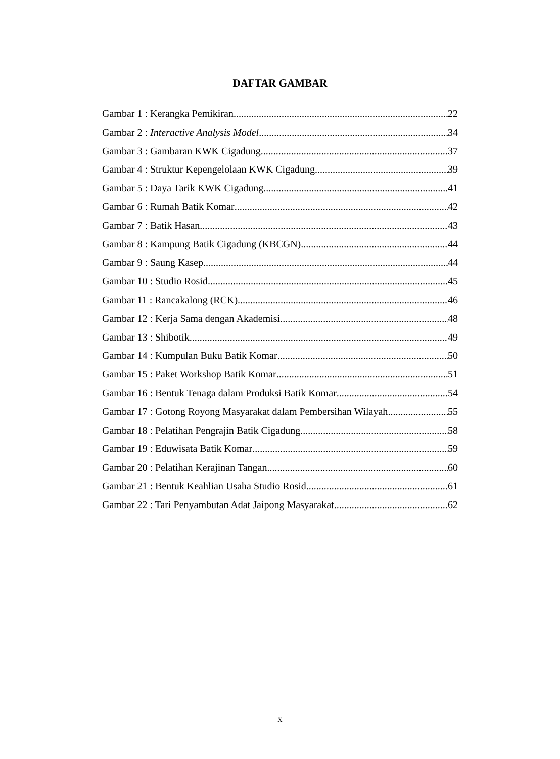DAFTAR GAMBAR
Gambar 1 : Kerangka Pemikiran 22
Gambar 2 : Interactive Analysis Model 34
Gambar 3 : Gambaran KWK Cigadung 37
Gambar 4 : Struktur Kepengelolaan KWK Cigadung 39
Gambar 5 : Daya Tarik KWK Cigadung 41
Gambar 6 : Rumah Batik Komar 42
Gambar 7 : Batik Hasan 43
Gambar 8 : Kampung Batik Cigadung (KBCGN) 44
Gambar 9 : Saung Kasep 44
Gambar 10 : Studio Rosid 45
Gambar 11 : Rancakalong (RCK) 46
Gambar 12 : Kerja Sama dengan Akademisi 48
Gambar 13 : Shibotik 49
Gambar 14 : Kumpulan Buku Batik Komar 50
Gambar 15 : Paket Workshop Batik Komar 51
Gambar 16 : Bentuk Tenaga dalam Produksi Batik Komar 54
Gambar 17 : Gotong Royong Masyarakat dalam Pembersihan Wilayah 55
Gambar 18 : Pelatihan Pengrajin Batik Cigadung 58
Gambar 19 : Eduwisata Batik Komar 59
Gambar 20 : Pelatihan Kerajinan Tangan 60
Gambar 21 : Bentuk Keahlian Usaha Studio Rosid 61
Gambar 22 : Tari Penyambutan Adat Jaipong Masyarakat 62
x